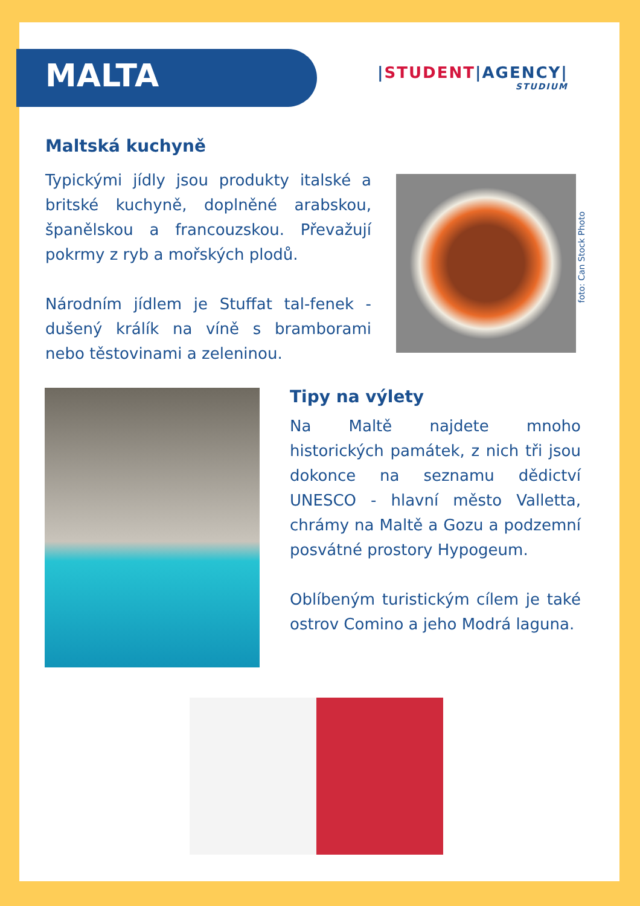MALTA |STUDENT|AGENCY|
STUDIUM
Maltská kuchyně
Typickými jídly jsou produkty italské a britské kuchyně, doplněné arabskou, španělskou a francouzskou. Převažují pokrmy z ryb a mořských plodů.
Národním jídlem je Stuffat tal-fenek - dušený králík na víně s bramborami nebo těstovinami a zeleninou.
foto: Can Stock Photo
Tipy na výlety
Na Maltě najdete mnoho historických památek, z nich tři jsou dokonce na seznamu dědictví UNESCO - hlavní město Valletta, chrámy na Maltě a Gozu a podzemní posvátné prostory Hypogeum.
Oblíbeným turistickým cílem je také ostrov Comino a jeho Modrá laguna.